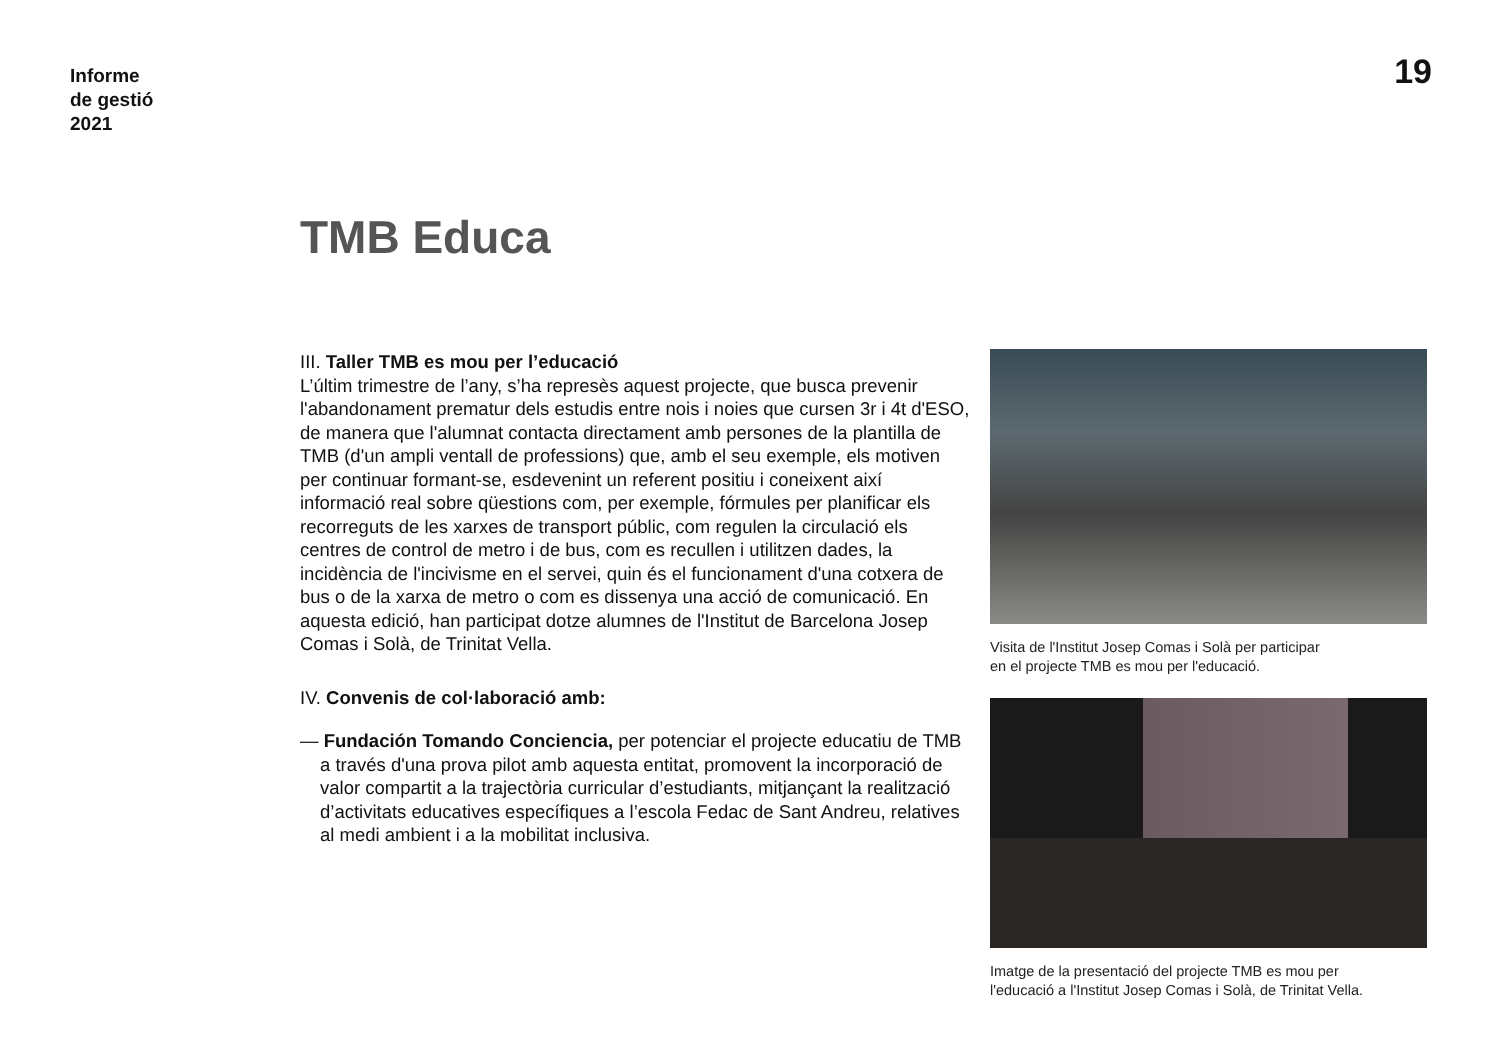Informe
de gestió
2021
19
TMB Educa
III. Taller TMB es mou per l’educació
L’últim trimestre de l’any, s’ha represès aquest projecte, que busca prevenir l'abandonament prematur dels estudis entre nois i noies que cursen 3r i 4t d'ESO, de manera que l'alumnat contacta directament amb persones de la plantilla de TMB (d'un ampli ventall de professions) que, amb el seu exemple, els motiven per continuar formant-se, esdevenint un referent positiu i coneixent així informació real sobre qüestions com, per exemple, fórmules per planificar els recorreguts de les xarxes de transport públic, com regulen la circulació els centres de control de metro i de bus, com es recullen i utilitzen dades, la incidència de l'incivisme en el servei, quin és el funcionament d'una cotxera de bus o de la xarxa de metro o com es dissenya una acció de comunicació. En aquesta edició, han participat dotze alumnes de l'Institut de Barcelona Josep Comas i Solà, de Trinitat Vella.
IV. Convenis de col·laboració amb:
— Fundación Tomando Conciencia, per potenciar el projecte educatiu de TMB a través d'una prova pilot amb aquesta entitat, promovent la incorporació de valor compartit a la trajectòria curricular d’estudiants, mitjançant la realització d’activitats educatives específiques a l’escola Fedac de Sant Andreu, relatives al medi ambient i a la mobilitat inclusiva.
Visita de l'Institut Josep Comas i Solà per participar
en el projecte TMB es mou per l'educació.
Imatge de la presentació del projecte TMB es mou per
l'educació a l'Institut Josep Comas i Solà, de Trinitat Vella.